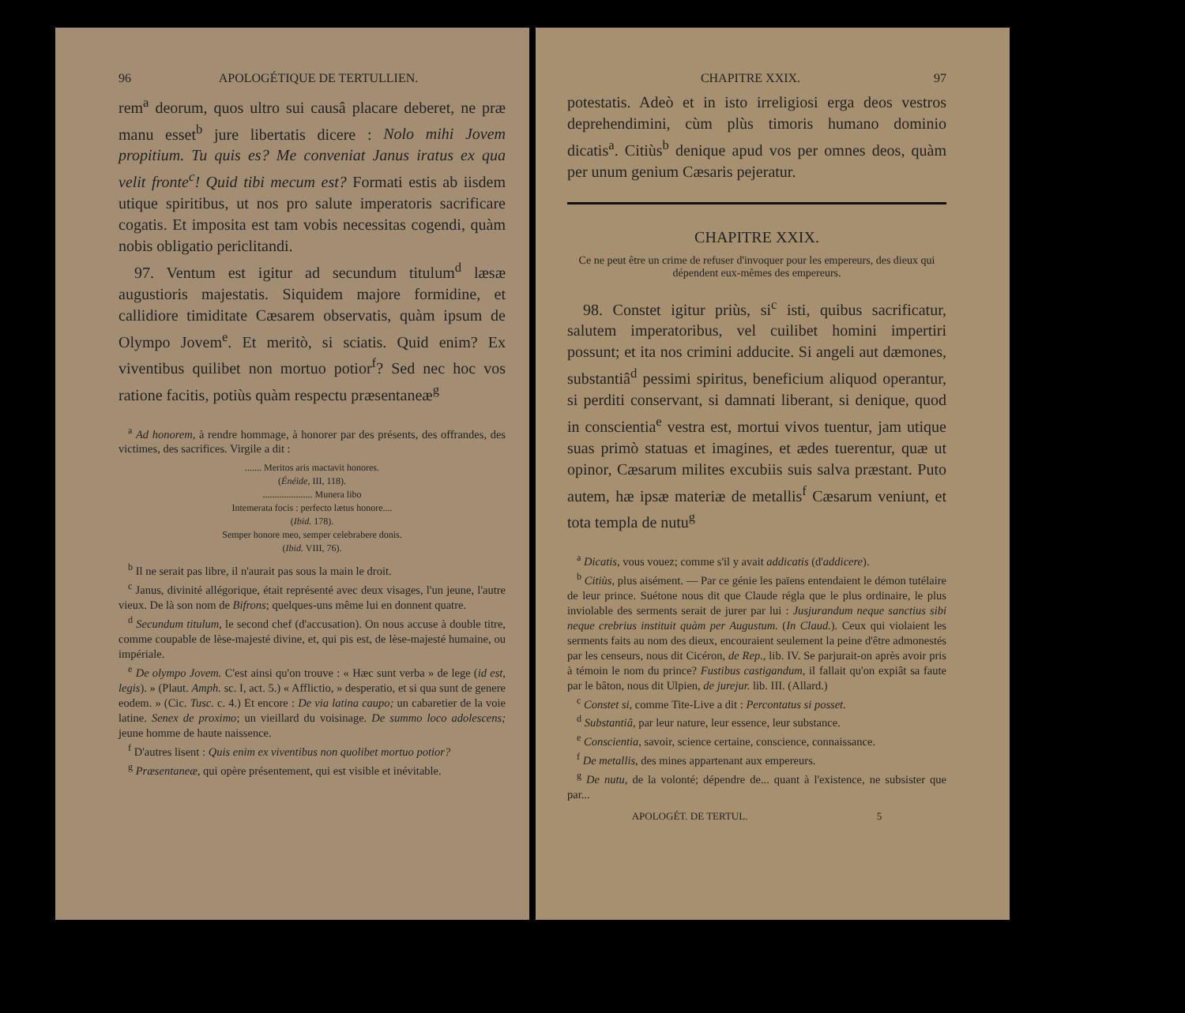96 APOLOGÉTIQUE DE TERTULLIEN.
rem<sup>a</sup> deorum, quos ultro sui causâ placare deberet, ne præ manu esset<sup>b</sup> jure libertatis dicere : Nolo mihi Jovem propitium. Tu quis es? Me conveniat Janus iratus ex qua velit fronte<sup>c</sup>! Quid tibi mecum est? Formati estis ab iisdem utique spiritibus, ut nos pro salute imperatoris sacrificare cogatis. Et imposita est tam vobis necessitas cogendi, quàm nobis obligatio periclitandi.
97. Ventum est igitur ad secundum titulum<sup>d</sup> læsæ augustioris majestatis. Siquidem majore formidine, et callidiore timiditate Cæsarem observatis, quàm ipsum de Olympo Jovem<sup>e</sup>. Et meritò, si sciatis. Quid enim? Ex viventibus quilibet non mortuo potior<sup>f</sup>? Sed nec hoc vos ratione facitis, potiùs quàm respectu præsentaneæ<sup>g</sup>
<sup>a</sup> Ad honorem, à rendre hommage, à honorer par des présents, des offrandes, des victimes, des sacrifices. Virgile a dit :
....... Meritos aris mactavit honores.
(Énéide, III, 118).
..................... Munera libo
Intemerata focis : perfecto lætus honore....
(Ibid. 178).
Semper honore meo, semper celebrabere donis.
(Ibid. VIII, 76).
<sup>b</sup> Il ne serait pas libre, il n'aurait pas sous la main le droit.
<sup>c</sup> Janus, divinité allégorique, était représenté avec deux visages, l'un jeune, l'autre vieux. De là son nom de Bifrons; quelques-uns même lui en donnent quatre.
<sup>d</sup> Secundum titulum, le second chef (d'accusation). On nous accuse à double titre, comme coupable de lèse-majesté divine, et, qui pis est, de lèse-majesté humaine, ou impériale.
<sup>e</sup> De olympo Jovem. C'est ainsi qu'on trouve : « Hæc sunt verba » de lege (id est, legis). » (Plaut. Amph. sc. I, act. 5.) « Afflictio, » desperatio, et si qua sunt de genere eodem. » (Cic. Tusc. c. 4.) Et encore : De via latina caupo; un cabaretier de la voie latine. Senex de proximo; un vieillard du voisinage. De summo loco adolescens; jeune homme de haute naissence.
<sup>f</sup> D'autres lisent : Quis enim ex viventibus non quolibet mortuo potior?
<sup>g</sup> Præsentaneæ, qui opère présentement, qui est visible et inévitable.
CHAPITRE XXIX. 97
potestatis. Adeò et in isto irreligiosi erga deos vestros deprehendimini, cùm plùs timoris humano dominio dicatis<sup>a</sup>. Citiùs<sup>b</sup> denique apud vos per omnes deos, quàm per unum genium Cæsaris pejeratur.
CHAPITRE XXIX.
Ce ne peut être un crime de refuser d'invoquer pour les empereurs, des dieux qui dépendent eux-mêmes des empereurs.
98. Constet igitur priùs, si<sup>c</sup> isti, quibus sacrificatur, salutem imperatoribus, vel cuilibet homini impertiri possunt; et ita nos crimini adducite. Si angeli aut dæmones, substantiâ<sup>d</sup> pessimi spiritus, beneficium aliquod operantur, si perditi conservant, si damnati liberant, si denique, quod in conscientia<sup>e</sup> vestra est, mortui vivos tuentur, jam utique suas primò statuas et imagines, et ædes tuerentur, quæ ut opinor, Cæsarum milites excubiis suis salva præstant. Puto autem, hæ ipsæ materiæ de metallis<sup>f</sup> Cæsarum veniunt, et tota templa de nutu<sup>g</sup>
<sup>a</sup> Dicatis, vous vouez; comme s'il y avait addicatis (d'addicere).
<sup>b</sup> Citiùs, plus aisément. — Par ce génie les païens entendaient le démon tutélaire de leur prince. Suétone nous dit que Claude régla que le plus ordinaire, le plus inviolable des serments serait de jurer par lui : Jusjurandum neque sanctius sibi neque crebrius instituit quàm per Augustum. (In Claud.). Ceux qui violaient les serments faits au nom des dieux, encouraient seulement la peine d'être admonestés par les censeurs, nous dit Cicéron, de Rep., lib. IV. Se parjurait-on après avoir pris à témoin le nom du prince? Fustibus castigandum, il fallait qu'on expiât sa faute par le bâton, nous dit Ulpien, de jurejur. lib. III. (Allard.)
<sup>c</sup> Constet si, comme Tite-Live a dit : Percontatus si posset.
<sup>d</sup> Substantiâ, par leur nature, leur essence, leur substance.
<sup>e</sup> Conscientia, savoir, science certaine, conscience, connaissance.
<sup>f</sup> De metallis, des mines appartenant aux empereurs.
<sup>g</sup> De nutu, de la volonté; dépendre de... quant à l'existence, ne subsister que par...
APOLOGÉT. DE TERTUL. 5